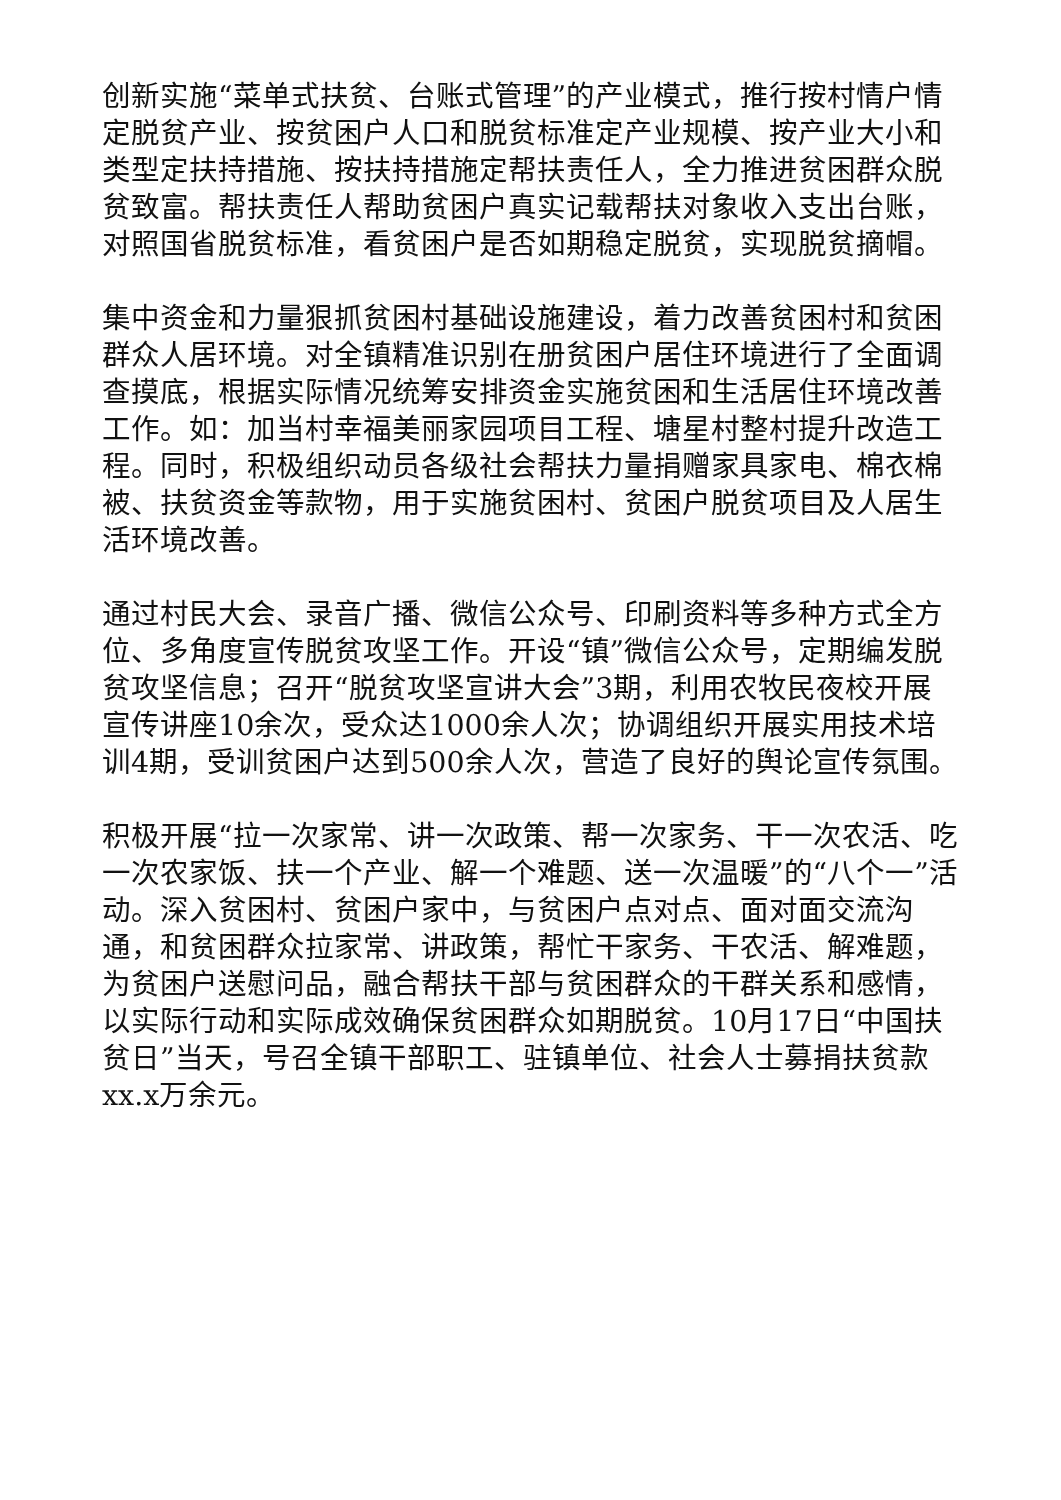创新实施“菜单式扶贫、台账式管理”的产业模式，推行按村情户情定脱贫产业、按贫困户人口和脱贫标准定产业规模、按产业大小和类型定扶持措施、按扶持措施定帮扶责任人，全力推进贫困群众脱贫致富。帮扶责任人帮助贫困户真实记载帮扶对象收入支出台账，对照国省脱贫标准，看贫困户是否如期稳定脱贫，实现脱贫摘帽。
集中资金和力量狠抓贫困村基础设施建设，着力改善贫困村和贫困群众人居环境。对全镇精准识别在册贫困户居住环境进行了全面调查摸底，根据实际情况统筹安排资金实施贫困和生活居住环境改善工作。如：加当村幸福美丽家园项目工程、塘星村整村提升改造工程。同时，积极组织动员各级社会帮扶力量捐赠家具家电、棉衣棉被、扶贫资金等款物，用于实施贫困村、贫困户脱贫项目及人居生活环境改善。
通过村民大会、录音广播、微信公众号、印刷资料等多种方式全方位、多角度宣传脱贫攻坚工作。开设“镇”微信公众号，定期编发脱贫攻坚信息；召开“脱贫攻坚宣讲大会”3期，利用农牧民夜校开展宣传讲座10余次，受众达1000余人次；协调组织开展实用技术培训4期，受训贫困户达到500余人次，营造了良好的舆论宣传氛围。
积极开展“拉一次家常、讲一次政策、帮一次家务、干一次农活、吃一次农家饭、扶一个产业、解一个难题、送一次温暖”的“八个一”活动。深入贫困村、贫困户家中，与贫困户点对点、面对面交流沟通，和贫困群众拉家常、讲政策，帮忙干家务、干农活、解难题，为贫困户送慰问品，融合帮扶干部与贫困群众的干群关系和感情，以实际行动和实际成效确保贫困群众如期脱贫。10月17日“中国扶贫日”当天，号召全镇干部职工、驻镇单位、社会人士募捐扶贫款xx.x万余元。